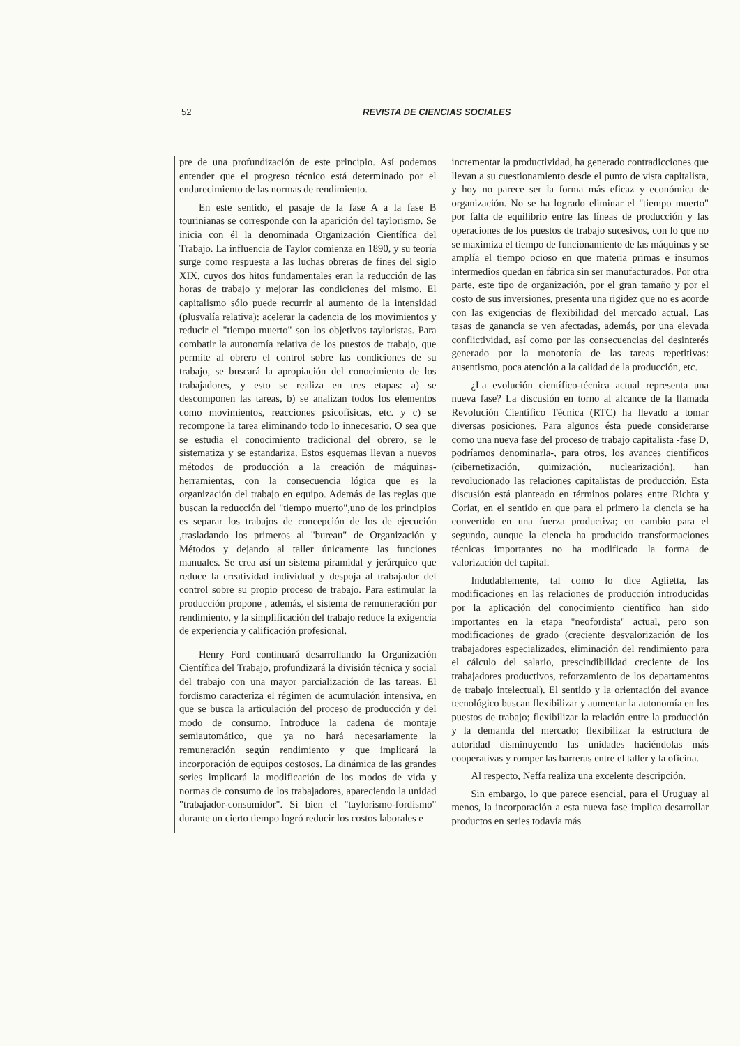52 REVISTA DE CIENCIAS SOCIALES
pre de una profundización de este principio. Así podemos entender que el progreso técnico está determinado por el endurecimiento de las normas de rendimiento.
En este sentido, el pasaje de la fase A a la fase B tourinianas se corresponde con la aparición del taylorismo. Se inicia con él la denominada Organización Científica del Trabajo. La influencia de Taylor comienza en 1890, y su teoría surge como respuesta a las luchas obreras de fines del siglo XIX, cuyos dos hitos fundamentales eran la reducción de las horas de trabajo y mejorar las condiciones del mismo. El capitalismo sólo puede recurrir al aumento de la intensidad (plusvalía relativa): acelerar la cadencia de los movimientos y reducir el "tiempo muerto" son los objetivos tayloristas. Para combatir la autonomía relativa de los puestos de trabajo, que permite al obrero el control sobre las condiciones de su trabajo, se buscará la apropiación del conocimiento de los trabajadores, y esto se realiza en tres etapas: a) se descomponen las tareas, b) se analizan todos los elementos como movimientos, reacciones psicofísicas, etc. y c) se recompone la tarea eliminando todo lo innecesario. O sea que se estudia el conocimiento tradicional del obrero, se le sistematiza y se estandariza. Estos esquemas llevan a nuevos métodos de producción a la creación de máquinas-herramientas, con la consecuencia lógica que es la organización del trabajo en equipo. Además de las reglas que buscan la reducción del "tiempo muerto",uno de los principios es separar los trabajos de concepción de los de ejecución ,trasladando los primeros al "bureau" de Organización y Métodos y dejando al taller únicamente las funciones manuales. Se crea así un sistema piramidal y jerárquico que reduce la creatividad individual y despoja al trabajador del control sobre su propio proceso de trabajo. Para estimular la producción propone , además, el sistema de remuneración por rendimiento, y la simplificación del trabajo reduce la exigencia de experiencia y calificación profesional.
Henry Ford continuará desarrollando la Organización Científica del Trabajo, profundizará la división técnica y social del trabajo con una mayor parcialización de las tareas. El fordismo caracteriza el régimen de acumulación intensiva, en que se busca la articulación del proceso de producción y del modo de consumo. Introduce la cadena de montaje semiautomático, que ya no hará necesariamente la remuneración según rendimiento y que implicará la incorporación de equipos costosos. La dinámica de las grandes series implicará la modificación de los modos de vida y normas de consumo de los trabajadores, apareciendo la unidad "trabajador-consumidor". Si bien el "taylorismo-fordismo" durante un cierto tiempo logró reducir los costos laborales e
incrementar la productividad, ha generado contradicciones que llevan a su cuestionamiento desde el punto de vista capitalista, y hoy no parece ser la forma más eficaz y económica de organización. No se ha logrado eliminar el "tiempo muerto" por falta de equilibrio entre las líneas de producción y las operaciones de los puestos de trabajo sucesivos, con lo que no se maximiza el tiempo de funcionamiento de las máquinas y se amplía el tiempo ocioso en que materia primas e insumos intermedios quedan en fábrica sin ser manufacturados. Por otra parte, este tipo de organización, por el gran tamaño y por el costo de sus inversiones, presenta una rigidez que no es acorde con las exigencias de flexibilidad del mercado actual. Las tasas de ganancia se ven afectadas, además, por una elevada conflictividad, así como por las consecuencias del desinterés generado por la monotonía de las tareas repetitivas: ausentismo, poca atención a la calidad de la producción, etc.
¿La evolución científico-técnica actual representa una nueva fase? La discusión en torno al alcance de la llamada Revolución Científico Técnica (RTC) ha llevado a tomar diversas posiciones. Para algunos ésta puede considerarse como una nueva fase del proceso de trabajo capitalista -fase D, podríamos denominarla-, para otros, los avances científicos (cibernetización, quimización, nuclearización), han revolucionado las relaciones capitalistas de producción. Esta discusión está planteado en términos polares entre Richta y Coriat, en el sentido en que para el primero la ciencia se ha convertido en una fuerza productiva; en cambio para el segundo, aunque la ciencia ha producido transformaciones técnicas importantes no ha modificado la forma de valorización del capital.
Indudablemente, tal como lo dice Aglietta, las modificaciones en las relaciones de producción introducidas por la aplicación del conocimiento científico han sido importantes en la etapa "neofordista" actual, pero son modificaciones de grado (creciente desvalorización de los trabajadores especializados, eliminación del rendimiento para el cálculo del salario, prescindibilidad creciente de los trabajadores productivos, reforzamiento de los departamentos de trabajo intelectual). El sentido y la orientación del avance tecnológico buscan flexibilizar y aumentar la autonomía en los puestos de trabajo; flexibilizar la relación entre la producción y la demanda del mercado; flexibilizar la estructura de autoridad disminuyendo las unidades haciéndolas más cooperativas y romper las barreras entre el taller y la oficina.
Al respecto, Neffa realiza una excelente descripción.
Sin embargo, lo que parece esencial, para el Uruguay al menos, la incorporación a esta nueva fase implica desarrollar productos en series todavía más